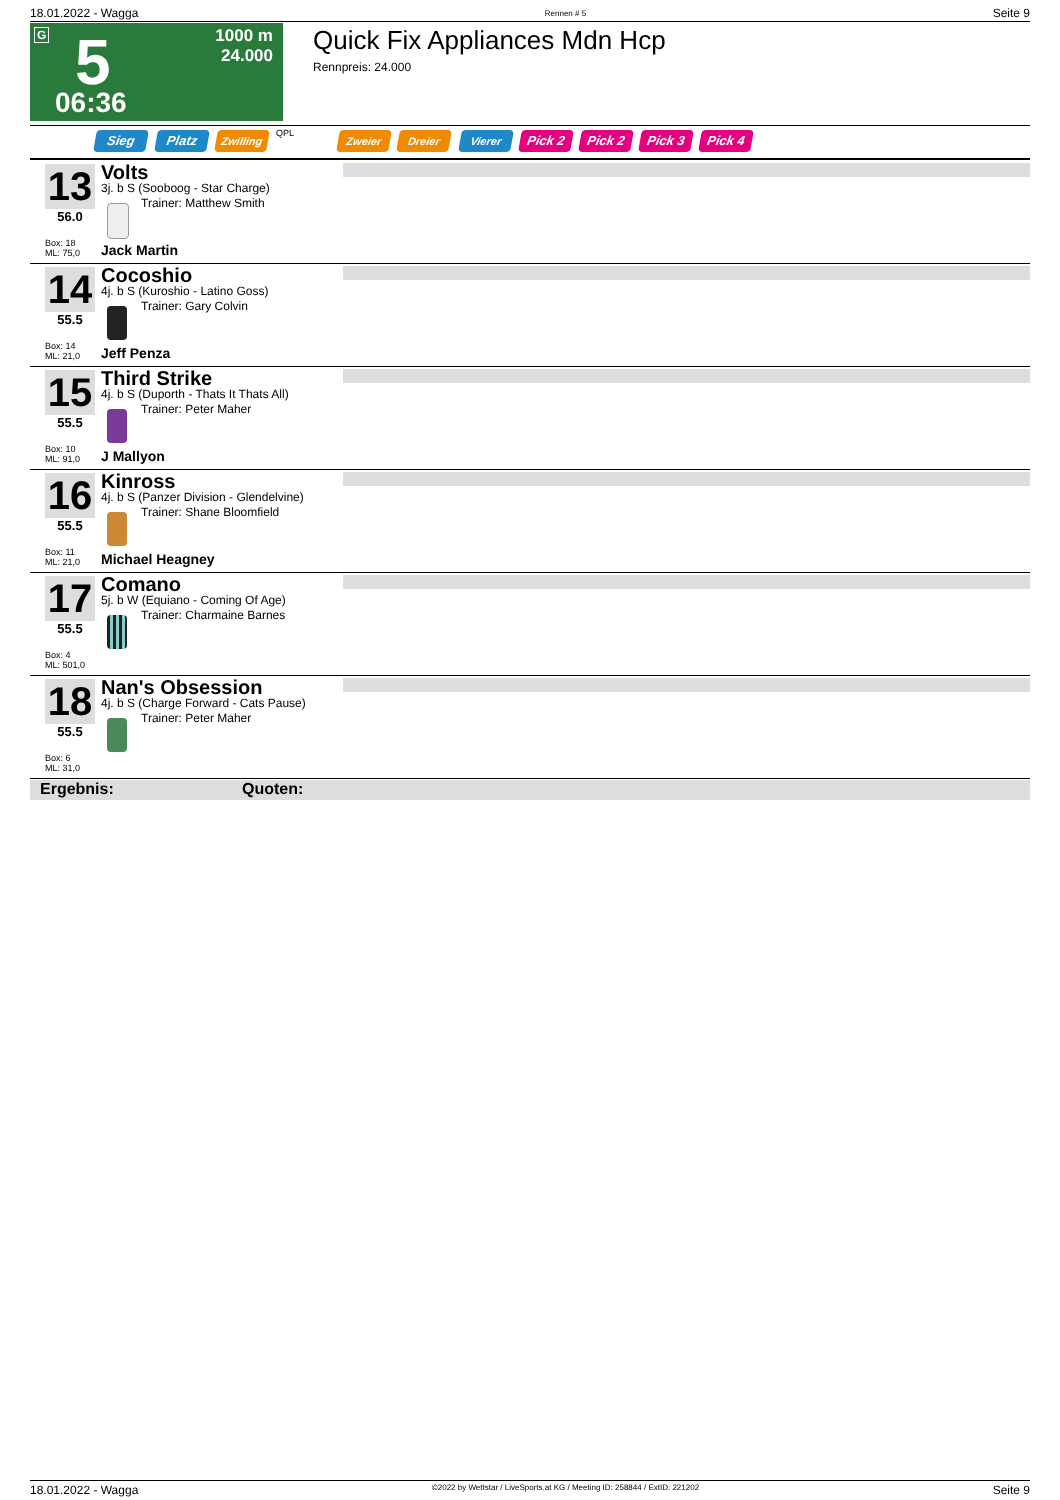18.01.2022 - Wagga Rennen # 5 Seite 9
G 5 1000 m
24.000
06:36
Quick Fix Appliances Mdn Hcp
Rennpreis: 24.000
Sieg Platz Zwilling QPL Zweier Dreier Vierer Pick 2 Pick 2 Pick 3 Pick 4
13
56.0
Box: 18
ML: 75,0
Volts
3j. b S (Sooboog - Star Charge)
Trainer: Matthew Smith
Jack Martin
14
55.5
Box: 14
ML: 21,0
Cocoshio
4j. b S (Kuroshio - Latino Goss)
Trainer: Gary Colvin
Jeff Penza
15
55.5
Box: 10
ML: 91,0
Third Strike
4j. b S (Duporth - Thats It Thats All)
Trainer: Peter Maher
J Mallyon
16
55.5
Box: 11
ML: 21,0
Kinross
4j. b S (Panzer Division - Glendelvine)
Trainer: Shane Bloomfield
Michael Heagney
17
55.5
Box: 4
ML: 501,0
Comano
5j. b W (Equiano - Coming Of Age)
Trainer: Charmaine Barnes
18
55.5
Box: 6
ML: 31,0
Nan's Obsession
4j. b S (Charge Forward - Cats Pause)
Trainer: Peter Maher
Ergebnis: Quoten:
18.01.2022 - Wagga ©2022 by Wettstar / LiveSports.at KG / Meeting ID: 258844 / ExtID: 221202 Seite 9